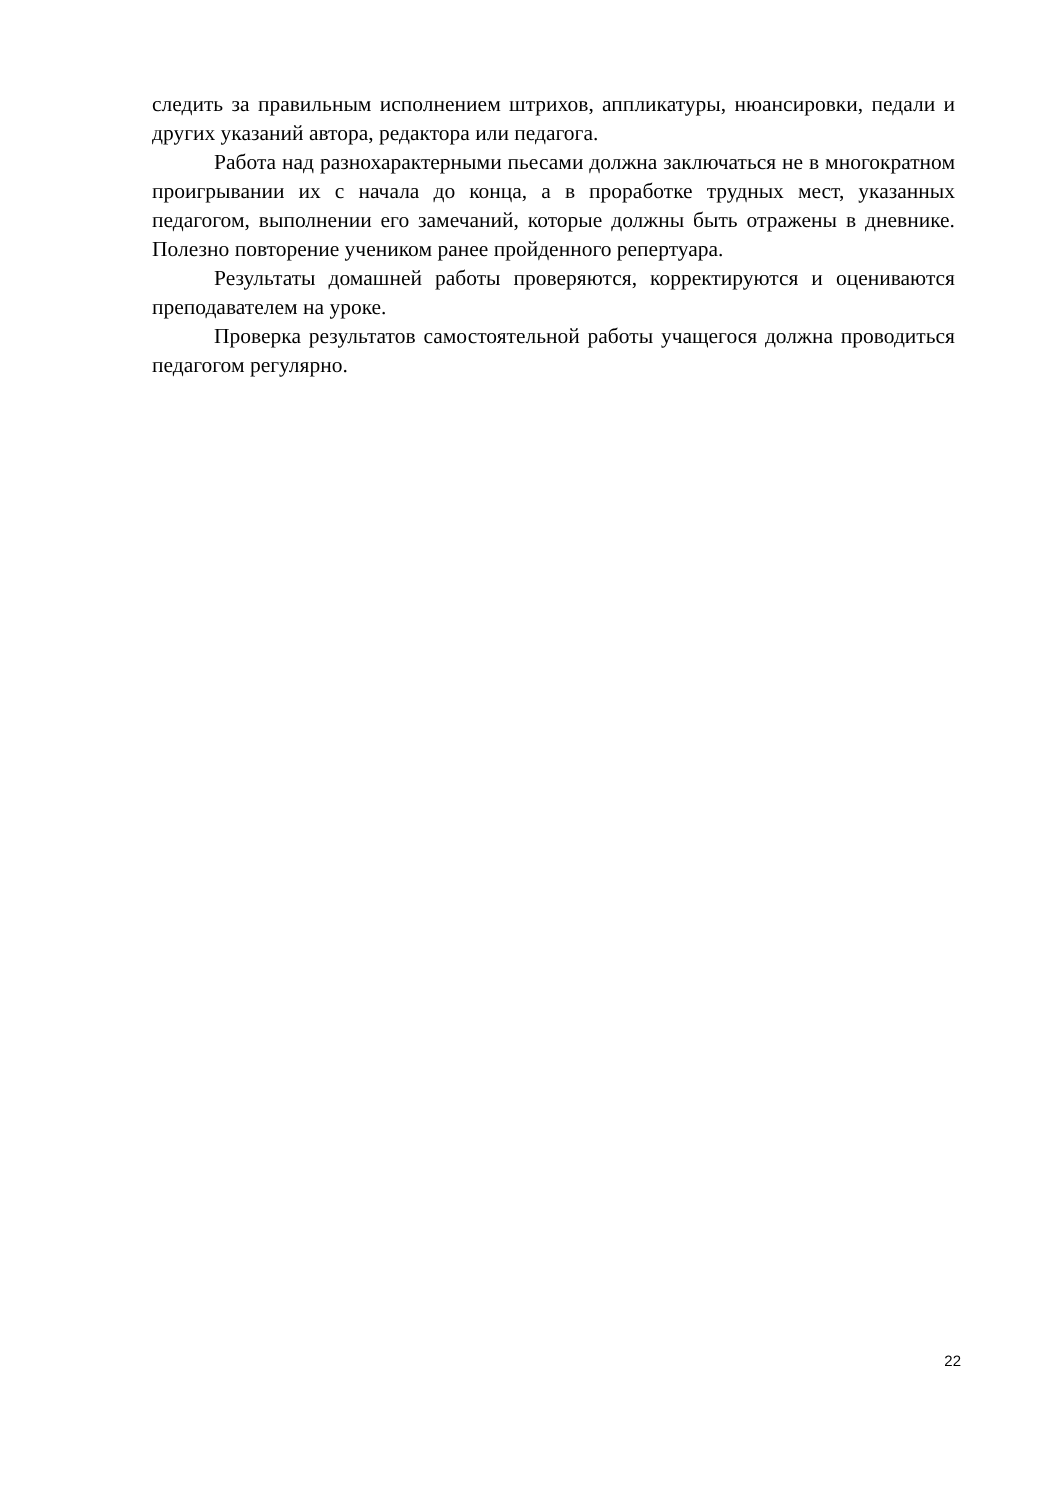следить за правильным исполнением штрихов, аппликатуры, нюансировки, педали и других указаний автора, редактора или педагога.
Работа над разнохарактерными пьесами должна заключаться не в многократном проигрывании их с начала до конца, а в проработке трудных мест, указанных педагогом, выполнении его замечаний, которые должны быть отражены в дневнике. Полезно повторение учеником ранее пройденного репертуара.
Результаты домашней работы проверяются, корректируются и оцениваются преподавателем на уроке.
Проверка результатов самостоятельной работы учащегося должна проводиться педагогом регулярно.
22